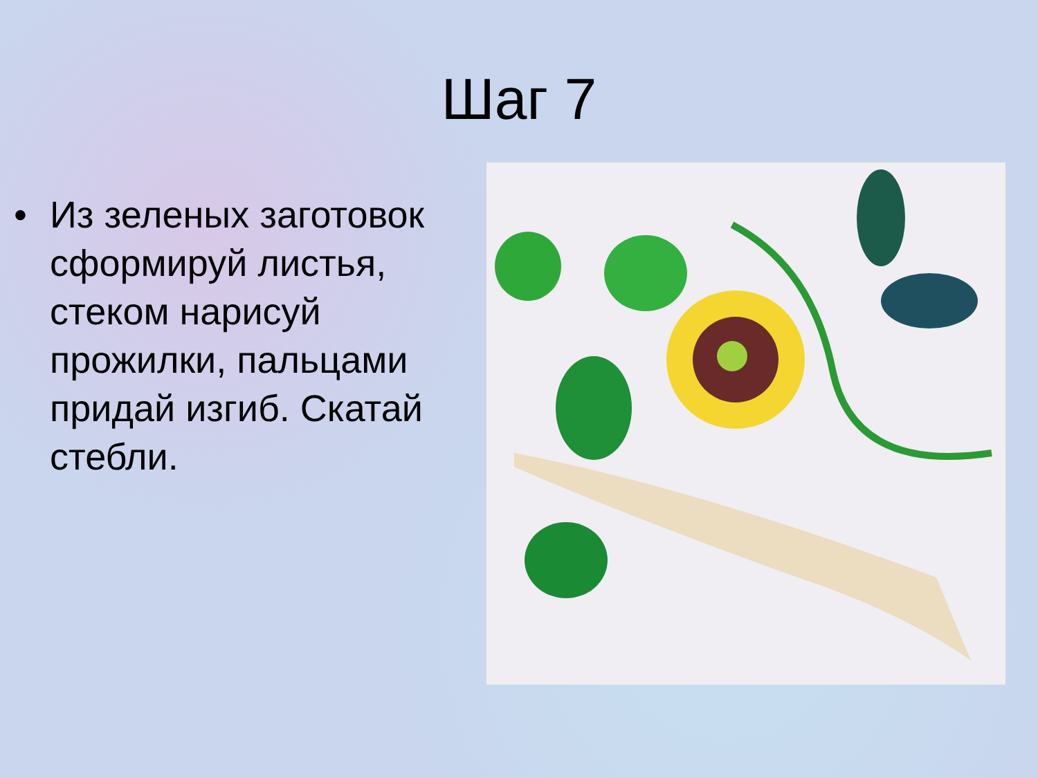Шаг 7
• Из зеленых заготовок сформируй листья, стеком нарисуй прожилки, пальцами придай изгиб. Скатай стебли.